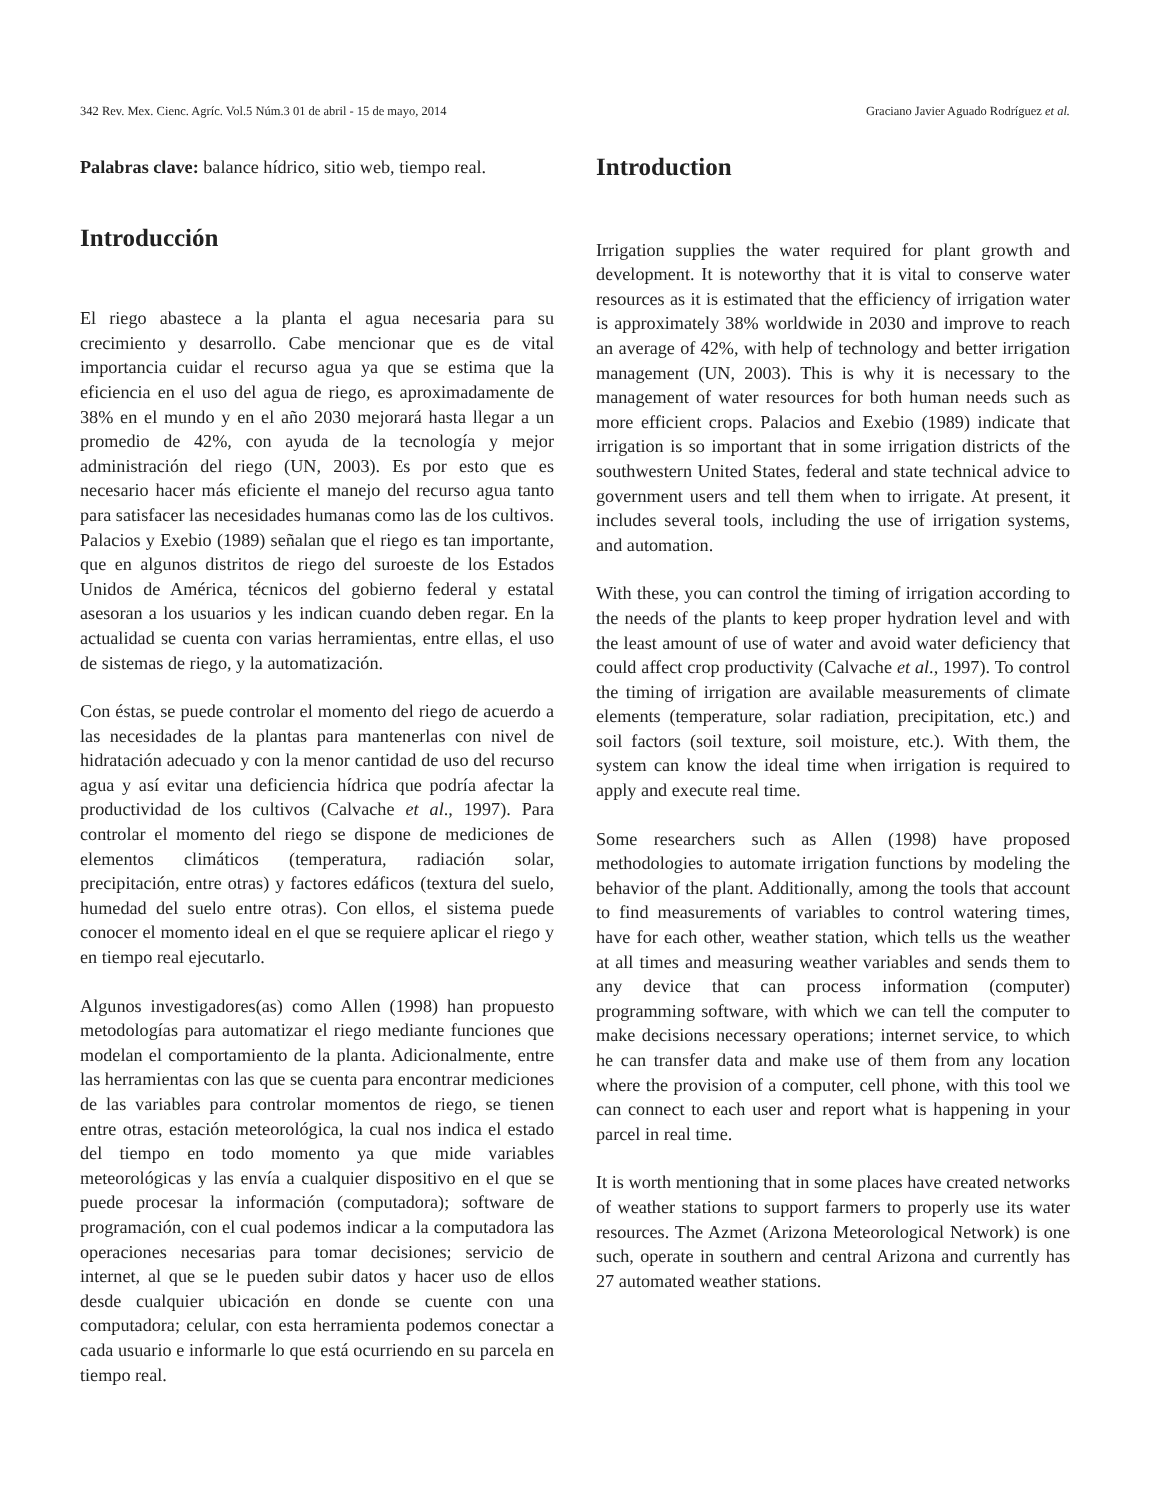342 Rev. Mex. Cienc. Agríc. Vol.5 Núm.3 01 de abril - 15 de mayo, 2014 Graciano Javier Aguado Rodríguez et al.
Palabras clave: balance hídrico, sitio web, tiempo real.
Introducción
El riego abastece a la planta el agua necesaria para su crecimiento y desarrollo. Cabe mencionar que es de vital importancia cuidar el recurso agua ya que se estima que la eficiencia en el uso del agua de riego, es aproximadamente de 38% en el mundo y en el año 2030 mejorará hasta llegar a un promedio de 42%, con ayuda de la tecnología y mejor administración del riego (UN, 2003). Es por esto que es necesario hacer más eficiente el manejo del recurso agua tanto para satisfacer las necesidades humanas como las de los cultivos. Palacios y Exebio (1989) señalan que el riego es tan importante, que en algunos distritos de riego del suroeste de los Estados Unidos de América, técnicos del gobierno federal y estatal asesoran a los usuarios y les indican cuando deben regar. En la actualidad se cuenta con varias herramientas, entre ellas, el uso de sistemas de riego, y la automatización.
Con éstas, se puede controlar el momento del riego de acuerdo a las necesidades de la plantas para mantenerlas con nivel de hidratación adecuado y con la menor cantidad de uso del recurso agua y así evitar una deficiencia hídrica que podría afectar la productividad de los cultivos (Calvache et al., 1997). Para controlar el momento del riego se dispone de mediciones de elementos climáticos (temperatura, radiación solar, precipitación, entre otras) y factores edáficos (textura del suelo, humedad del suelo entre otras). Con ellos, el sistema puede conocer el momento ideal en el que se requiere aplicar el riego y en tiempo real ejecutarlo.
Algunos investigadores(as) como Allen (1998) han propuesto metodologías para automatizar el riego mediante funciones que modelan el comportamiento de la planta. Adicionalmente, entre las herramientas con las que se cuenta para encontrar mediciones de las variables para controlar momentos de riego, se tienen entre otras, estación meteorológica, la cual nos indica el estado del tiempo en todo momento ya que mide variables meteorológicas y las envía a cualquier dispositivo en el que se puede procesar la información (computadora); software de programación, con el cual podemos indicar a la computadora las operaciones necesarias para tomar decisiones; servicio de internet, al que se le pueden subir datos y hacer uso de ellos desde cualquier ubicación en donde se cuente con una computadora; celular, con esta herramienta podemos conectar a cada usuario e informarle lo que está ocurriendo en su parcela en tiempo real.
Introduction
Irrigation supplies the water required for plant growth and development. It is noteworthy that it is vital to conserve water resources as it is estimated that the efficiency of irrigation water is approximately 38% worldwide in 2030 and improve to reach an average of 42%, with help of technology and better irrigation management (UN, 2003). This is why it is necessary to the management of water resources for both human needs such as more efficient crops. Palacios and Exebio (1989) indicate that irrigation is so important that in some irrigation districts of the southwestern United States, federal and state technical advice to government users and tell them when to irrigate. At present, it includes several tools, including the use of irrigation systems, and automation.
With these, you can control the timing of irrigation according to the needs of the plants to keep proper hydration level and with the least amount of use of water and avoid water deficiency that could affect crop productivity (Calvache et al., 1997). To control the timing of irrigation are available measurements of climate elements (temperature, solar radiation, precipitation, etc.) and soil factors (soil texture, soil moisture, etc.). With them, the system can know the ideal time when irrigation is required to apply and execute real time.
Some researchers such as Allen (1998) have proposed methodologies to automate irrigation functions by modeling the behavior of the plant. Additionally, among the tools that account to find measurements of variables to control watering times, have for each other, weather station, which tells us the weather at all times and measuring weather variables and sends them to any device that can process information (computer) programming software, with which we can tell the computer to make decisions necessary operations; internet service, to which he can transfer data and make use of them from any location where the provision of a computer, cell phone, with this tool we can connect to each user and report what is happening in your parcel in real time.
It is worth mentioning that in some places have created networks of weather stations to support farmers to properly use its water resources. The Azmet (Arizona Meteorological Network) is one such, operate in southern and central Arizona and currently has 27 automated weather stations.